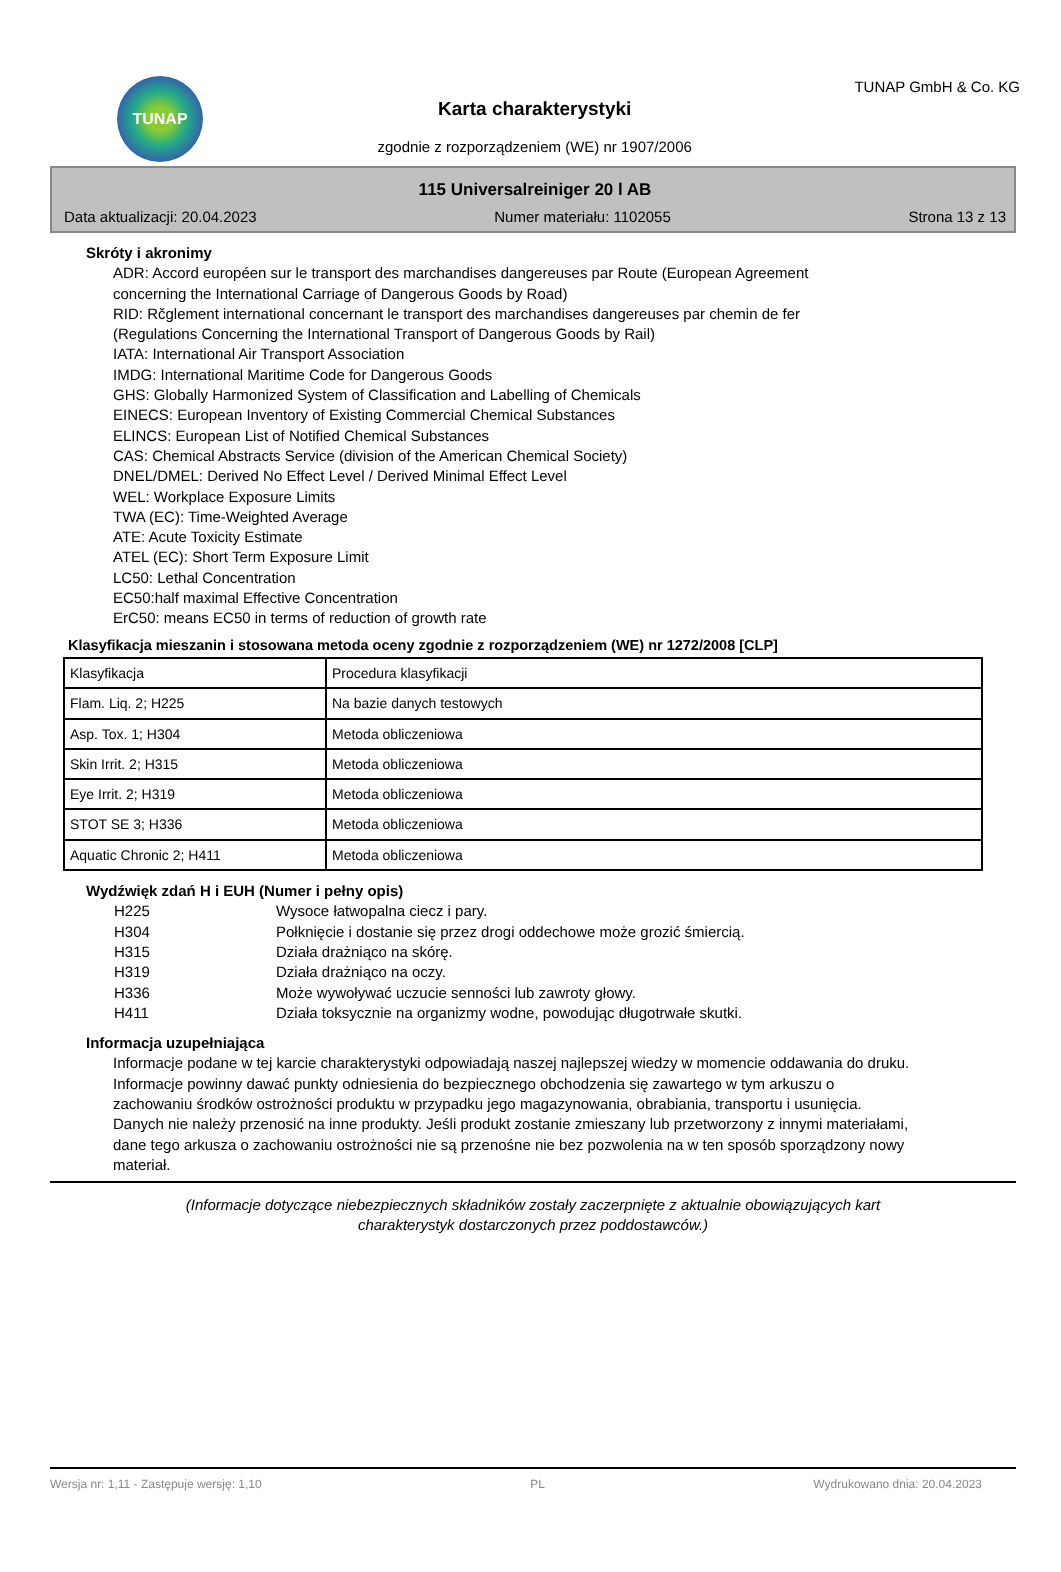TUNAP
Karta charakterystyki
zgodnie z rozporządzeniem (WE) nr 1907/2006
TUNAP GmbH & Co. KG
115 Universalreiniger 20 l AB
Data aktualizacji: 20.04.2023 Numer materiału: 1102055 Strona 13 z 13
Skróty i akronimy
ADR: Accord européen sur le transport des marchandises dangereuses par Route (European Agreement
concerning the International Carriage of Dangerous Goods by Road)
RID: Rčglement international concernant le transport des marchandises dangereuses par chemin de fer
(Regulations Concerning the International Transport of Dangerous Goods by Rail)
IATA: International Air Transport Association
IMDG: International Maritime Code for Dangerous Goods
GHS: Globally Harmonized System of Classification and Labelling of Chemicals
EINECS: European Inventory of Existing Commercial Chemical Substances
ELINCS: European List of Notified Chemical Substances
CAS: Chemical Abstracts Service (division of the American Chemical Society)
DNEL/DMEL: Derived No Effect Level / Derived Minimal Effect Level
WEL: Workplace Exposure Limits
TWA (EC): Time-Weighted Average
ATE: Acute Toxicity Estimate
ATEL (EC): Short Term Exposure Limit
LC50: Lethal Concentration
EC50:half maximal Effective Concentration
ErC50: means EC50 in terms of reduction of growth rate
Klasyfikacja mieszanin i stosowana metoda oceny zgodnie z rozporządzeniem (WE) nr 1272/2008 [CLP]
| Klasyfikacja | Procedura klasyfikacji |
| Flam. Liq. 2; H225 | Na bazie danych testowych |
| Asp. Tox. 1; H304 | Metoda obliczeniowa |
| Skin Irrit. 2; H315 | Metoda obliczeniowa |
| Eye Irrit. 2; H319 | Metoda obliczeniowa |
| STOT SE 3; H336 | Metoda obliczeniowa |
| Aquatic Chronic 2; H411 | Metoda obliczeniowa |
Wydźwięk zdań H i EUH (Numer i pełny opis)
H225 Wysoce łatwopalna ciecz i pary.
H304 Połknięcie i dostanie się przez drogi oddechowe może grozić śmiercią.
H315 Działa drażniąco na skórę.
H319 Działa drażniąco na oczy.
H336 Może wywoływać uczucie senności lub zawroty głowy.
H411 Działa toksycznie na organizmy wodne, powodując długotrwałe skutki.
Informacja uzupełniająca
Informacje podane w tej karcie charakterystyki odpowiadają naszej najlepszej wiedzy w momencie oddawania do druku. Informacje powinny dawać punkty odniesienia do bezpiecznego obchodzenia się zawartego w tym arkuszu o zachowaniu środków ostrożności produktu w przypadku jego magazynowania, obrabiania, transportu i usunięcia. Danych nie należy przenosić na inne produkty. Jeśli produkt zostanie zmieszany lub przetworzony z innymi materiałami, dane tego arkusza o zachowaniu ostrożności nie są przenośne nie bez pozwolenia na w ten sposób sporządzony nowy materiał.
(Informacje dotyczące niebezpiecznych składników zostały zaczerpnięte z aktualnie obowiązujących kart
charakterystyk dostarczonych przez poddostawców.)
Wersja nr: 1,11 - Zastępuje wersję: 1,10 PL Wydrukowano dnia: 20.04.2023